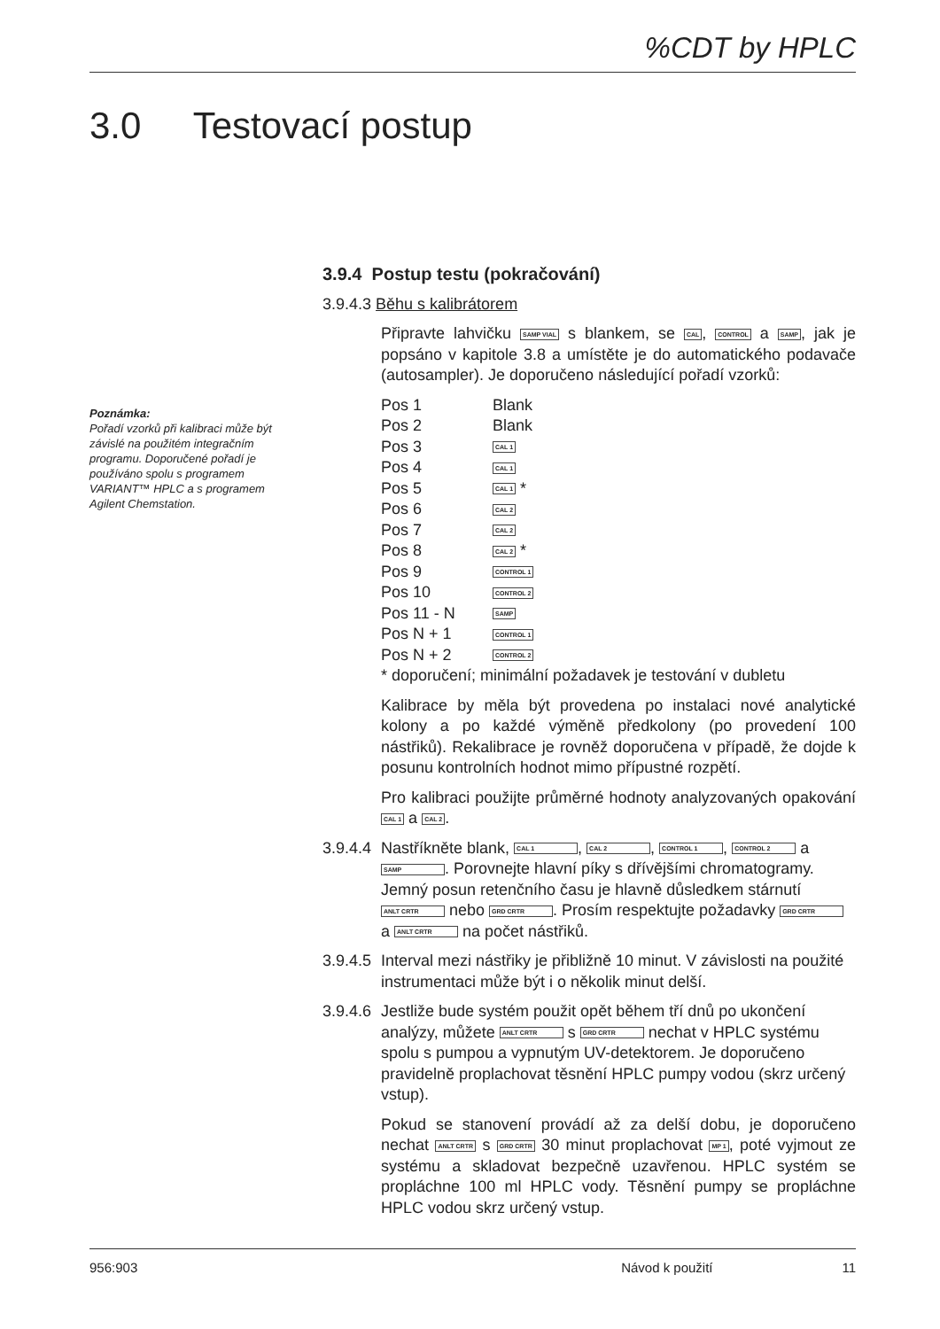%CDT by HPLC
3.0 Testovací postup
Poznámka:
Pořadí vzorků při kalibraci může být závislé na použitém integračním programu. Doporučené pořadí je používáno spolu s programem VARIANT™ HPLC a s programem Agilent Chemstation.
3.9.4 Postup testu (pokračování)
3.9.4.3 Běhu s kalibrátorem
Připravte lahvičku SAMP VIAL s blankem, se CAL, CONTROL a SAMP, jak je popsáno v kapitole 3.8 a umístěte je do automatického podavače (autosampler). Je doporučeno následující pořadí vzorků:
| Pos 1 | Blank |
| Pos 2 | Blank |
| Pos 3 | CAL 1 |
| Pos 4 | CAL 1 |
| Pos 5 | CAL 1 * |
| Pos 6 | CAL 2 |
| Pos 7 | CAL 2 |
| Pos 8 | CAL 2 * |
| Pos 9 | CONTROL 1 |
| Pos 10 | CONTROL 2 |
| Pos 11 - N | SAMP |
| Pos N + 1 | CONTROL 1 |
| Pos N + 2 | CONTROL 2 |
* doporučení; minimální požadavek je testování v dubletu
Kalibrace by měla být provedena po instalaci nové analytické kolony a po každé výměně předkolony (po provedení 100 nástřiků). Rekalibrace je rovněž doporučena v případě, že dojde k posunu kontrolních hodnot mimo přípustné rozpětí.
Pro kalibraci použijte průměrné hodnoty analyzovaných opakování CAL 1 a CAL 2.
3.9.4.4
Nastříkněte blank, CAL 1, CAL 2, CONTROL 1, CONTROL 2 a SAMP. Porovnejte hlavní píky s dřívějšími chromatogramy. Jemný posun retenčního času je hlavně důsledkem stárnutí ANLT CRTR nebo GRD CRTR. Prosím respektujte požadavky GRD CRTR a ANLT CRTR na počet nástřiků.
3.9.4.5
Interval mezi nástřiky je přibližně 10 minut. V závislosti na použité instrumentaci může být i o několik minut delší.
3.9.4.6
Jestliže bude systém použit opět během tří dnů po ukončení analýzy, můžete ANLT CRTR s GRD CRTR nechat v HPLC systému spolu s pumpou a vypnutým UV-detektorem. Je doporučeno pravidelně proplachovat těsnění HPLC pumpy vodou (skrz určený vstup).
Pokud se stanovení provádí až za delší dobu, je doporučeno nechat ANLT CRTR s GRD CRTR 30 minut proplachovat MP 1, poté vyjmout ze systému a skladovat bezpečně uzavřenou. HPLC systém se propláchne 100 ml HPLC vody. Těsnění pumpy se propláchne HPLC vodou skrz určený vstup.
956:903 Návod k použití 11